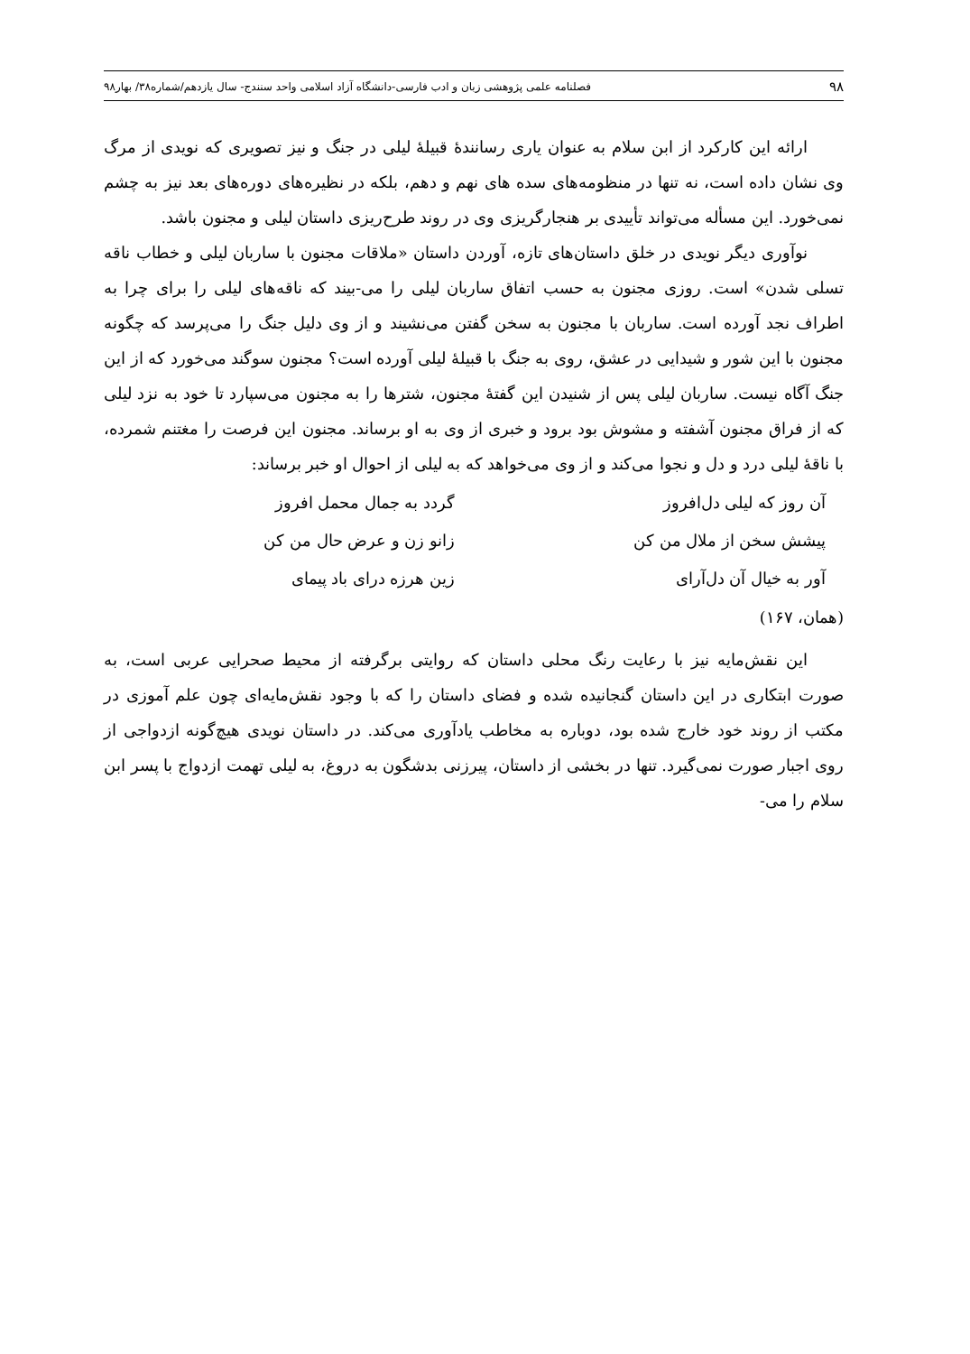۹۸ فصلنامه علمی پژوهشی زبان و ادب فارسی-دانشگاه آزاد اسلامی واحد سنندج- سال یازدهم/شماره۳۸/ بهار۹۸
ارائه این کارکرد از ابن سلام به عنوان یاری رسانندۀ قبیلۀ لیلی در جنگ و نیز تصویری که نویدی از مرگ وی نشان داده است، نه تنها در منظومه‌های سده های نهم و دهم، بلکه در نظیره‌های دوره‌های بعد نیز به چشم نمی‌خورد. این مسأله می‌تواند تأییدی بر هنجارگریزی وی در روند طرح‌ریزی داستان لیلی و مجنون باشد.
نوآوری دیگر نویدی در خلق داستان‌های تازه، آوردن داستان «ملاقات مجنون با ساربان لیلی و خطاب ناقه تسلی شدن» است. روزی مجنون به حسب اتفاق ساربان لیلی را می-بیند که ناقه‌های لیلی را برای چرا به اطراف نجد آورده است. ساربان با مجنون به سخن گفتن می‌نشیند و از وی دلیل جنگ را می‌پرسد که چگونه مجنون با این شور و شیدایی در عشق، روی به جنگ با قبیلۀ لیلی آورده است؟ مجنون سوگند می‌خورد که از این جنگ آگاه نیست. ساربان لیلی پس از شنیدن این گفتۀ مجنون، شترها را به مجنون می‌سپارد تا خود به نزد لیلی که از فراق مجنون آشفته و مشوش بود برود و خبری از وی به او برساند. مجنون این فرصت را مغتنم شمرده، با ناقۀ لیلی درد و دل و نجوا می‌کند و از وی می‌خواهد که به لیلی از احوال او خبر برساند:
| آن روز که لیلی دل‌افروز | گردد به جمال محمل افروز |
| پیشش سخن از ملال من کن | زانو زن و عرض حال من کن |
| آور به خیال آن دل‌آرای | زین هرزه درای باد پیمای |
(همان، ۱۶۷)
این نقش‌مایه نیز با رعایت رنگ محلی داستان که روایتی برگرفته از محیط صحرایی عربی است، به صورت ابتکاری در این داستان گنجانیده شده و فضای داستان را که با وجود نقش‌مایه‌ای چون علم آموزی در مکتب از روند خود خارج شده بود، دوباره به مخاطب یادآوری می‌کند. در داستان نویدی هیچ‌گونه ازدواجی از روی اجبار صورت نمی‌گیرد. تنها در بخشی از داستان، پیرزنی بدشگون به دروغ، به لیلی تهمت ازدواج با پسر ابن سلام را می-